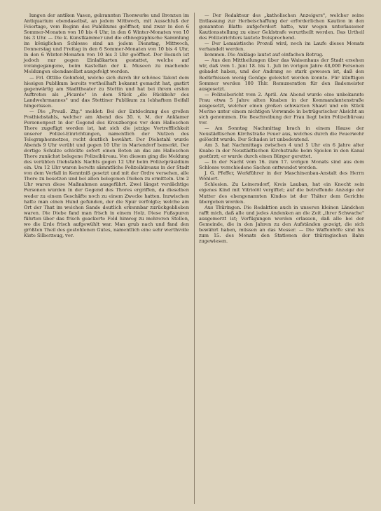lungen der antiken Vasen, gebrannten Thonwerke und Bronzen im Antiquarium ebendaselbst, an jedem Mittwoch, mit Ausschluß der Feiertage, vom Beginn des Publikums geöffnet; und zwar in den 6 Sommer-Monaten von 10 bis 4 Uhr, in den 6 Winter-Monaten von 10 bis 3 Uhr. — Die k. Kunstkammer und die ethnographische Sammlung im königlichen Schlosse sind an jedem Dienstag, Mittwoch, Donnerstag und Freitag in den 6 Sommer-Monaten von 10 bis 4 Uhr, in den 6 Winter-Monaten von 10 bis 3 Uhr geöffnet. Der Besuch ist jedoch nur gegen Einlaßkarten gestattet, welche auf vorangegangene, beim Kastellan der k. Museen zu machende Meldungen ebendaselbst ausgefolgt werden.
— Frl. Ottilie Gohnfeld, welche sich durch ihr schönes Talent dem hiesigen Publikum bereits vortheilhaft bekannt gemacht hat, gastirt gegenwärtig am Stadttheater zu Stettin und hat bei ihrem ersten Auftreten als „Picarde" in dem Stück „die Rückkehr des Landwehrmannes" und das Stettiner Publikum zu lebhaftem Beifall hingerissen.
— Die „Preuß. Ztg." meldet: Bei der Entdeckung des großen Posthiebstahls, welcher am Abend des 30. v. M. der Anklamer Personenpost in der Gegend des Kreuzberges vor dem Halleschen Thore zugefügt worden ist, hat sich die jetzige Vortrefflichkeit unserer Polizei-Einrichtungen, namentlich der Nutzen des Telegraphennetzes, recht deutlich bewährt. Der Diebstahl wurde Abends 9 Uhr verübt und gegen 10 Uhr in Mariendorf bemerkt. Der dortige Schulze schickte sofort einen Boten an das am Halleschen Thore zunächst belegene Polizeibüreau. Von diesem ging die Meldung des verübten Diebstahls Nachts gegen 12 Uhr beim Polizeipräsidium ein. Um 12 Uhr waren bereits sämmtliche Polizeibüreaus in der Stadt von dem Vorfall in Kenntniß gesetzt und mit der Ordre versehen, alle Thore zu besetzen und bei allen belegenen Dieben zu ermitteln. Um 2 Uhr waren diese Maßnahmen ausgeführt. Zwei längst verdächtige Personen wurden in der Gegend des Thores ergriffen, da dieselben weder zu einem Geschäfte noch zu einem Zwecke hatten. Inzwischen hatte man einen Hund gefunden, der die Spur verfolgte; welche am Ort der That im weichen Sande deutlich erkennbar zurückgeblieben waren. Die Diebe fand man frisch in einem Holz. Diese Fußspuren führten über das frisch geackerte Feld hinweg zu mehreren Stellen, wo die Erde frisch aufgewühlt war. Man grub nach und fand den größten Theil des gestohlenen Gutes, namentlich eine sehr werthvolle Kiste Silberzeug, vor.
— Der Redakteur des „katholischen Anzeigers", welcher seine Entlassung zur Herbeischaffung der erforderlichen Kaution in den genannten Blatte aufgefordert hatte, war wegen unterlassener Kautionsstellung zu einer Geldstrafe verurtheilt worden. Das Urtheil des Polizeirichters lautete freisprechend.
— Der Lemaistische Prozeß wird, noch im Laufe dieses Monats verhandelt werden.
kommen. Die Anklage lautet auf einfachen Betrug.
— Aus den Mittheilungen über das Waisenhaus der Stadt ersehen wir, daß vom 1. Juni 18. bis 1. Juli im vorigen Jahre 48,000 Personen gebadet haben, und der Andrang so stark gewesen ist, daß den Bedürfnissen wenig Genüge geleistet werden konnte. Für künftigen Sommer werden 100 Thlr. Remuneration für den Bademeister ausgesetzt.
— Polizeibericht vom 2. April. Am Abend wurde eine unbekannte Frau etwa 5 Jahre alten Knaben in der Kommandantenstraße ausgesetzt, welcher einen großen schwarzen Shawl und ein Stück Merino unter einem nichtigen Vorwande in betrügerischer Absicht an sich genommen. Die Beschreibung der Frau liegt beim Polizeibüreau vor.
— Am Sonntag Nachmittag brach in einem Hause der Neustädtischen Kirchstraße Feuer aus, welches durch die Feuerwehr gelöscht wurde. Der Schaden ist unbedeutend.
Am 3. hat Nachmittags zwischen 4 und 5 Uhr ein 6 Jahre alter Knabe in der Neustädtischen Kirchstraße beim Spielen in den Kanal gestürzt; er wurde durch einen Bürger gerettet.
— In der Nacht vom 16. zum 17. vorigen Monats sind aus dem Schlosse verschiedene Sachen entwendet worden.
J. G. Pfeffer, Werkführer in der Maschinenbau-Anstalt des Herrn Wöhlert.
Schlesien. Zu Leinersdorf, Kreis Lauban, hat ein Knecht sein eigenes Kind mit Vitriolöl vergiftet; auf die betreffende Anzeige der Mutter des ebengenannten Kindes ist der Thäter dem Gerichte übergeben worden.
Aus Thüringen. Die Redaktion auch in unseren kleinen Ländchen rafft mich, daß alle und jedes Andenken an die Zeit „ihrer Schwache" ausgemerzt ist; Verfügungen werden erlassen, daß alle bei der Gemeinde, die in den Jahren zu den Aufständen gezeigt, die sich bewährt haben, müssen an das Messer. — Die Waffenhöfe sind bis zum 15. des Monats den Stationen der thüringischen Bahn zugewiesen.